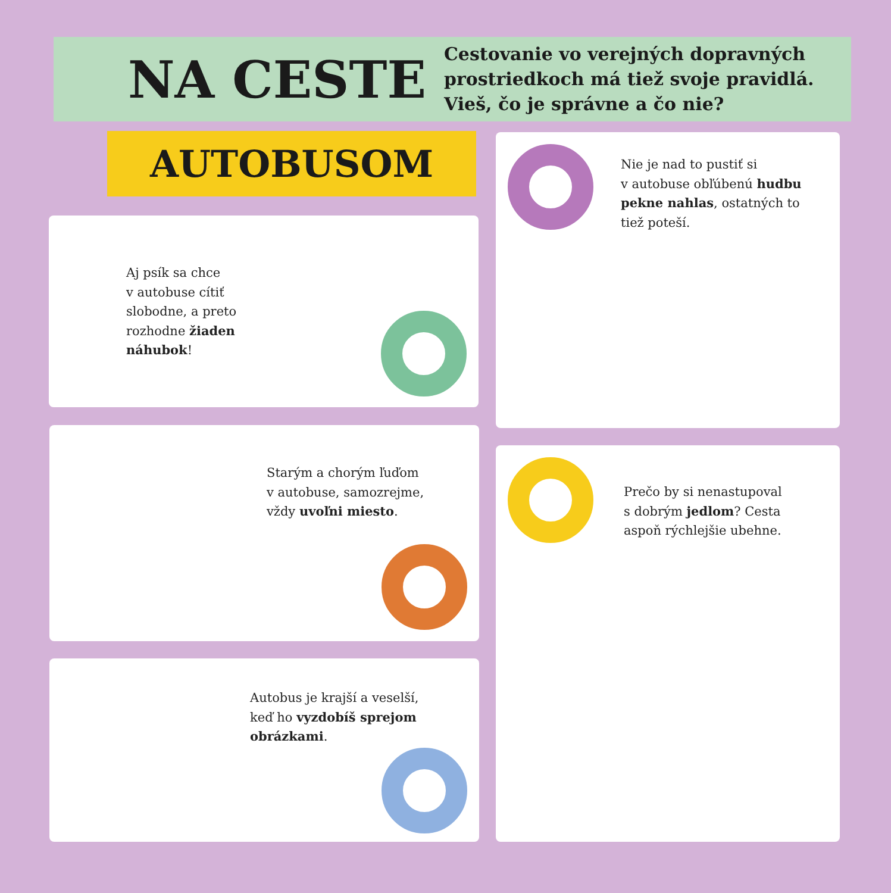NA CESTE
Cestovanie vo verejných dopravných prostriedkoch má tiež svoje pravidlá. Vieš, čo je správne a čo nie?
AUTOBUSOM
Aj psík sa chce
v autobuse cítiť
slobodne, a preto
rozhodne žiaden
náhubok!
Nie je nad to pustiť si
v autobuse obľúbenú hudbu
pekne nahlas, ostatných to
tiež poteší.
Starým a chorým ľuďom
v autobuse, samozrejme,
vždy uvoľni miesto.
Prečo by si nenastupoval
s dobrým jedlom? Cesta
aspoň rýchlejšie ubehne.
Autobus je krajší a veselší,
keď ho vyzdobíš sprejom
obrázkami.